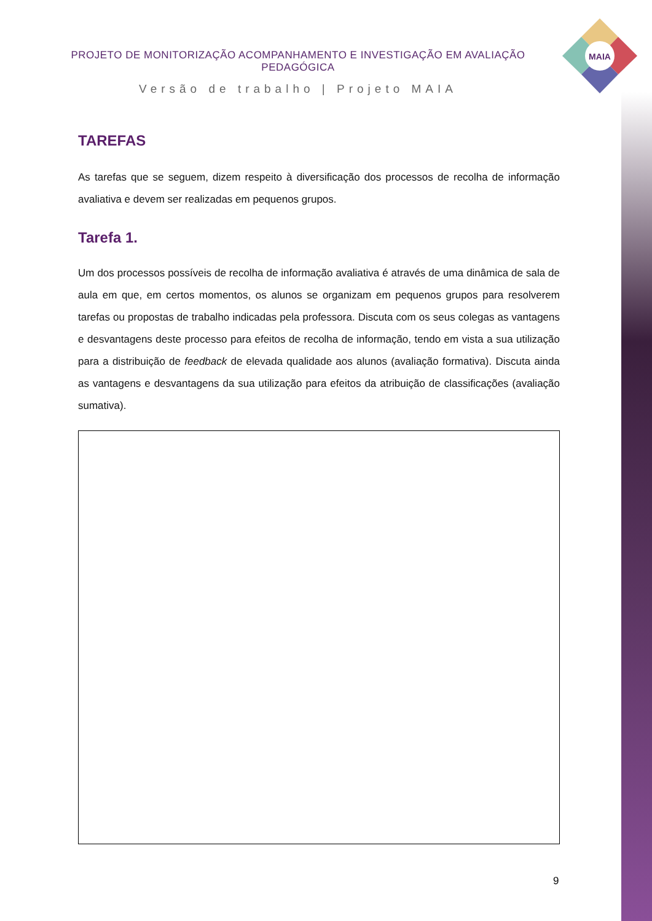PROJETO DE MONITORIZAÇÃO ACOMPANHAMENTO E INVESTIGAÇÃO EM AVALIAÇÃO PEDAGÓGICA
Versão de trabalho | Projeto MAIA
MAIA
TAREFAS
As tarefas que se seguem, dizem respeito à diversificação dos processos de recolha de informação avaliativa e devem ser realizadas em pequenos grupos.
Tarefa 1.
Um dos processos possíveis de recolha de informação avaliativa é através de uma dinâmica de sala de aula em que, em certos momentos, os alunos se organizam em pequenos grupos para resolverem tarefas ou propostas de trabalho indicadas pela professora. Discuta com os seus colegas as vantagens e desvantagens deste processo para efeitos de recolha de informação, tendo em vista a sua utilização para a distribuição de feedback de elevada qualidade aos alunos (avaliação formativa). Discuta ainda as vantagens e desvantagens da sua utilização para efeitos da atribuição de classificações (avaliação sumativa).
9